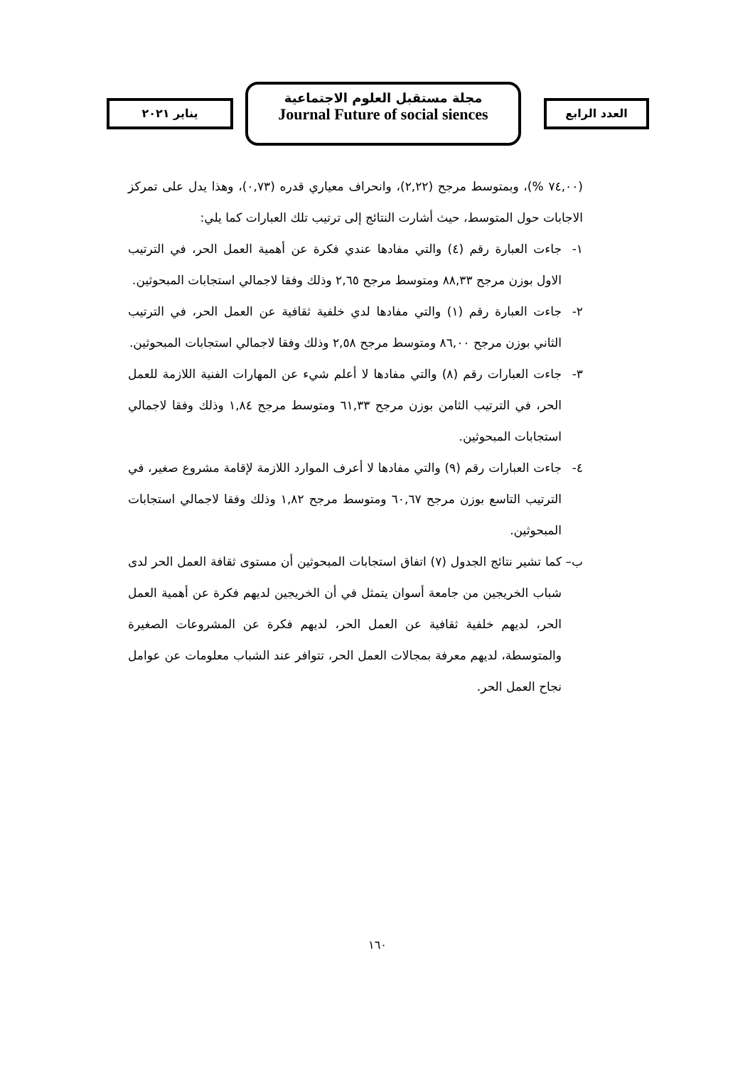العدد الرابع
مجلة مستقبل العلوم الاجتماعية
Journal Future of social siences
يناير ٢٠٢١
(٧٤,٠٠ %)، وبمتوسط مرجح (٢,٢٢)، وانحراف معياري قدره (٠,٧٣)، وهذا يدل على تمركز الاجابات حول المتوسط، حيث أشارت النتائج إلى ترتيب تلك العبارات كما يلي:
١- جاءت العبارة رقم (٤) والتي مفادها عندي فكرة عن أهمية العمل الحر، في الترتيب الاول بوزن مرجح ٨٨,٣٣ ومتوسط مرجح ٢,٦٥ وذلك وفقا لاجمالي استجابات المبحوثين.
٢- جاءت العبارة رقم (١) والتي مفادها لدي خلفية ثقافية عن العمل الحر، في الترتيب الثاني بوزن مرجح ٨٦,٠٠ ومتوسط مرجح ٢,٥٨ وذلك وفقا لاجمالي استجابات المبحوثين.
٣- جاءت العبارات رقم (٨) والتي مفادها لا أعلم شيء عن المهارات الفنية اللازمة للعمل الحر، في الترتيب الثامن بوزن مرجح ٦١,٣٣ ومتوسط مرجح ١,٨٤ وذلك وفقا لاجمالي استجابات المبحوثين.
٤- جاءت العبارات رقم (٩) والتي مفادها لا أعرف الموارد اللازمة لإقامة مشروع صغير، في الترتيب التاسع بوزن مرجح ٦٠,٦٧ ومتوسط مرجح ١,٨٢ وذلك وفقا لاجمالي استجابات المبحوثين.
ب– كما تشير نتائج الجدول (٧) اتفاق استجابات المبحوثين أن مستوى ثقافة العمل الحر لدى شباب الخريجين من جامعة أسوان يتمثل في أن الخريجين لديهم فكرة عن أهمية العمل الحر، لديهم خلفية ثقافية عن العمل الحر، لديهم فكرة عن المشروعات الصغيرة والمتوسطة، لديهم معرفة بمجالات العمل الحر، تتوافر عند الشباب معلومات عن عوامل نجاح العمل الحر.
١٦٠